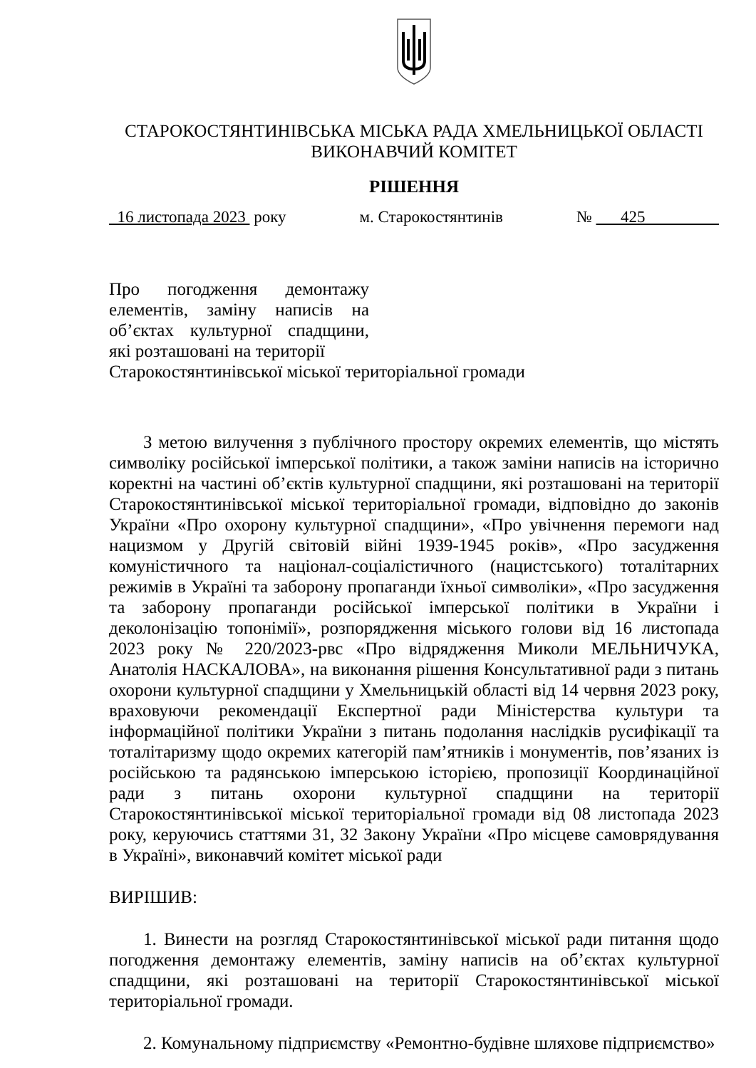СТАРОКОСТЯНТИНІВСЬКА МІСЬКА РАДА ХМЕЛЬНИЦЬКОЇ ОБЛАСТІ
ВИКОНАВЧИЙ КОМІТЕТ
РІШЕННЯ
16 листопада 2023 року м. Старокостянтинів № 425
Про погодження демонтажу елементів, заміну написів на об’єктах культурної спадщини, які розташовані на території
Старокостянтинівської міської територіальної громади
З метою вилучення з публічного простору окремих елементів, що містять символіку російської імперської політики, а також заміни написів на історично коректні на частині об’єктів культурної спадщини, які розташовані на території Старокостянтинівської міської територіальної громади, відповідно до законів України «Про охорону культурної спадщини», «Про увічнення перемоги над нацизмом у Другій світовій війні 1939-1945 років», «Про засудження комуністичного та націонал-соціалістичного (нацистського) тоталітарних режимів в Україні та заборону пропаганди їхньої символіки», «Про засудження та заборону пропаганди російської імперської політики в України і деколонізацію топонімії», розпорядження міського голови від 16 листопада 2023 року № 220/2023-рвс «Про відрядження Миколи МЕЛЬНИЧУКА, Анатолія НАСКАЛОВА», на виконання рішення Консультативної ради з питань охорони культурної спадщини у Хмельницькій області від 14 червня 2023 року, враховуючи рекомендації Експертної ради Міністерства культури та інформаційної політики України з питань подолання наслідків русифікації та тоталітаризму щодо окремих категорій пам’ятників і монументів, пов’язаних із російською та радянською імперською історією, пропозиції Координаційної ради з питань охорони культурної спадщини на території Старокостянтинівської міської територіальної громади від 08 листопада 2023 року, керуючись статтями 31, 32 Закону України «Про місцеве самоврядування в Україні», виконавчий комітет міської ради
ВИРІШИВ:
1. Винести на розгляд Старокостянтинівської міської ради питання щодо погодження демонтажу елементів, заміну написів на об’єктах культурної спадщини, які розташовані на території Старокостянтинівської міської територіальної громади.
2. Комунальному підприємству «Ремонтно-будівне шляхове підприємство»